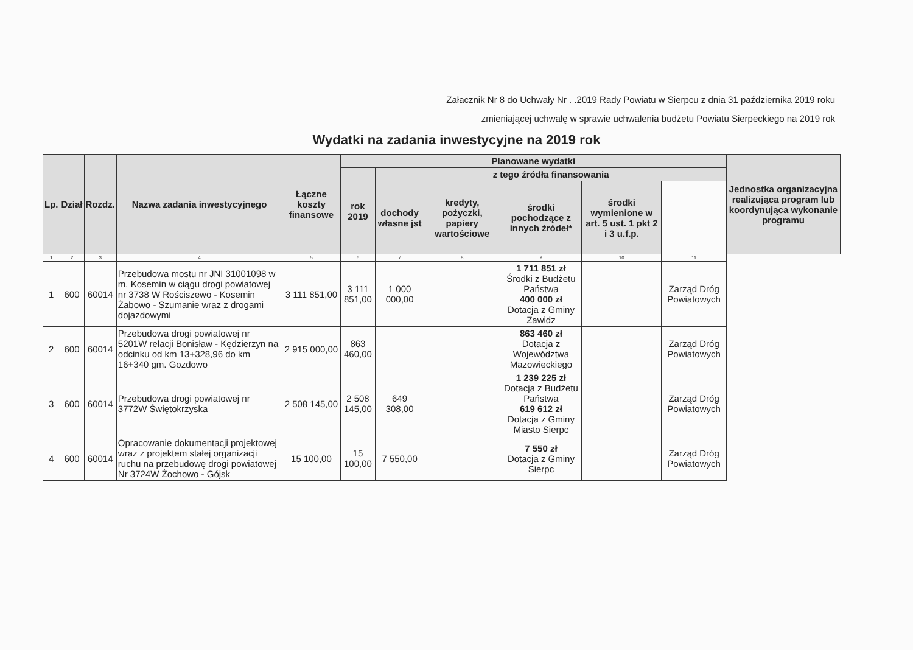Załacznik Nr 8 do Uchwały Nr . .2019 Rady Powiatu w Sierpcu z dnia 31 października 2019 roku
zmieniającej uchwałę w sprawie uchwalenia budżetu Powiatu Sierpeckiego na 2019 rok
Wydatki na zadania inwestycyjne na 2019 rok
| Lp. | Dział | Rozdz. | Nazwa zadania inwestycyjnego | Łączne koszty finansowe | Planowane wydatki | | | | | | Jednostka organizacyjna realizująca program lub koordynująca wykonanie programu |
| --- | --- | --- | --- | --- | --- | --- | --- | --- | --- | --- | --- |
| | | | | | rok 2019 | z tego źródła finansowania | | | | | |
| | | | | | | dochody własne jst | kredyty, pożyczki, papiery wartościowe | środki pochodzące z innych źródeł* | środki wymienione w art. 5 ust. 1 pkt 2 i 3 u.f.p. | | |
| 1 | 2 | 3 | 4 | 5 | 6 | 7 | 8 | 9 | 10 | 11 | |
| 1 | 600 | 60014 | Przebudowa mostu nr JNI 31001098 w m. Kosemin w ciągu drogi powiatowej nr 3738 W Rościszewo - Kosemin Żabowo - Szumanie wraz z drogami dojazdowymi | 3 111 851,00 | 3 111 851,00 | 1 000 000,00 | | 1 711 851 zł Środki z Budżetu Państwa 400 000 zł Dotacja z Gminy Zawidz | | Zarząd Dróg Powiatowych | |
| 2 | 600 | 60014 | Przebudowa drogi powiatowej nr 5201W relacji Bonisław - Kędzierzyn na odcinku od km 13+328,96 do km 16+340 gm. Gozdowo | 2 915 000,00 | 863 460,00 | | | 863 460 zł Dotacja z Województwa Mazowieckiego | | Zarząd Dróg Powiatowych | |
| 3 | 600 | 60014 | Przebudowa drogi powiatowej nr 3772W Świętokrzyska | 2 508 145,00 | 2 508 145,00 | 649 308,00 | | 1 239 225 zł Dotacja z Budżetu Państwa 619 612 zł Dotacja z Gminy Miasto Sierpc | | Zarząd Dróg Powiatowych | |
| 4 | 600 | 60014 | Opracowanie dokumentacji projektowej wraz z projektem stałej organizacji ruchu na przebudowę drogi powiatowej Nr 3724W Żochowo - Gójsk | 15 100,00 | 15 100,00 | 7 550,00 | | 7 550 zł Dotacja z Gminy Sierpc | | Zarząd Dróg Powiatowych | |